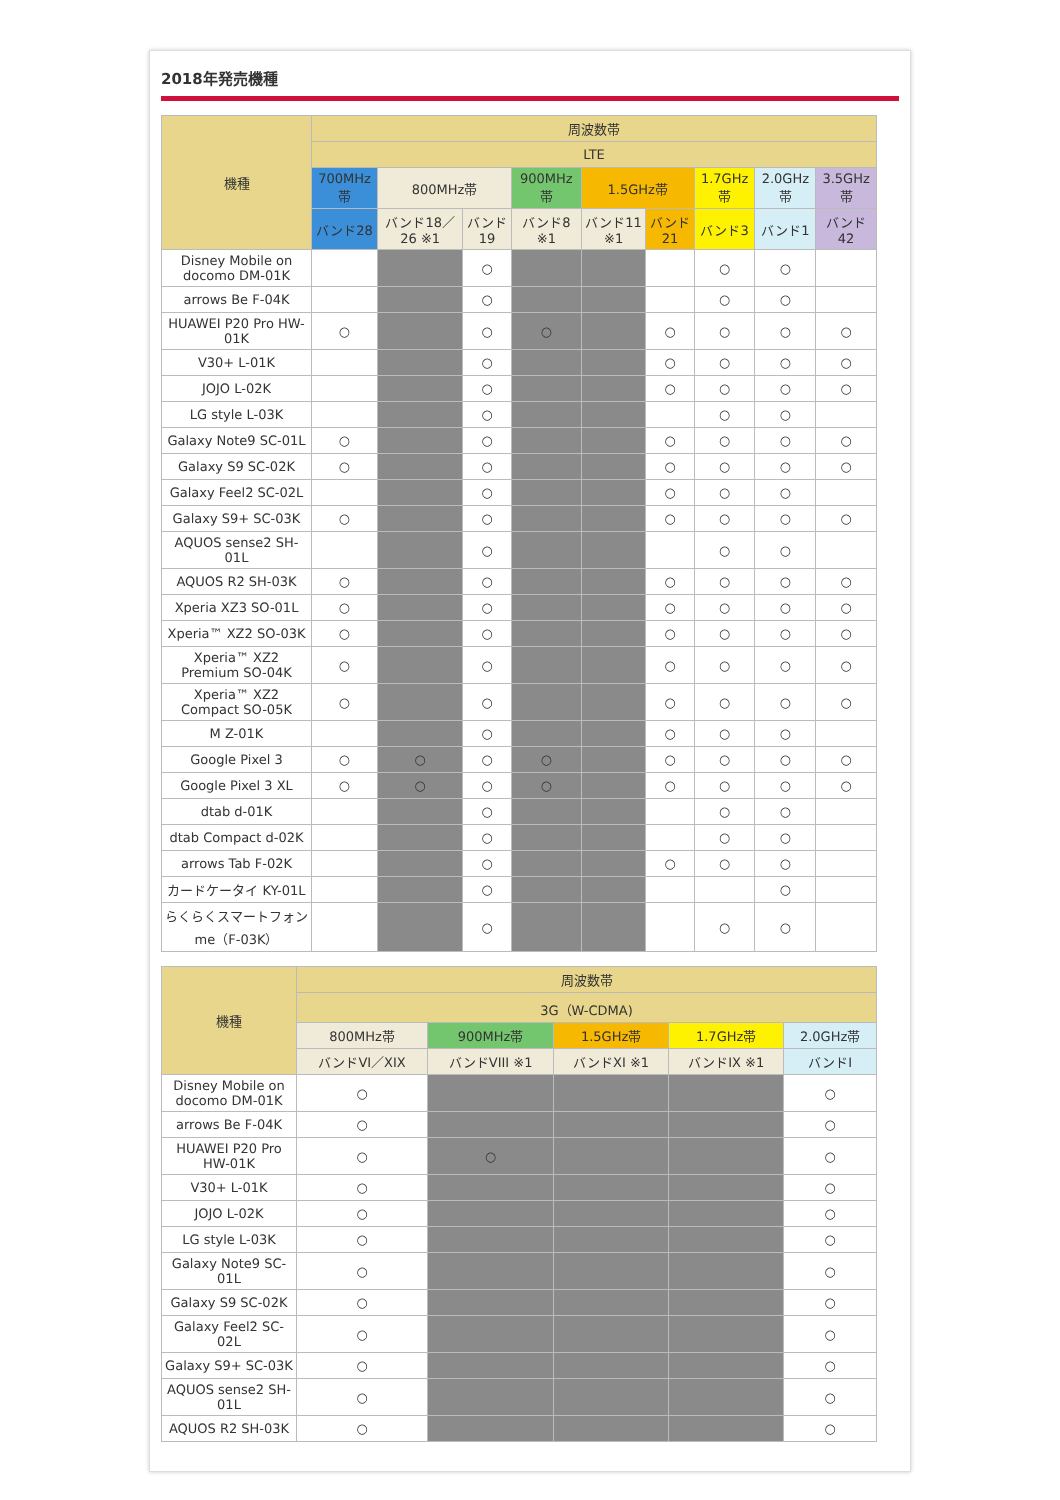2018年発売機種
| 機種 | 周波数帯 | | | | | | | | |
| --- | --- | --- | --- | --- | --- | --- | --- | --- | --- |
| | LTE | | | | | | | | |
| | 700MHz帯 | 800MHz帯 | | 900MHz帯 | 1.5GHz帯 | | 1.7GHz帯 | 2.0GHz帯 | 3.5GHz帯 |
| | バンド28 | バンド18／26 ※1 | バンド19 | バンド8 ※1 | バンド11 ※1 | バンド21 | バンド3 | バンド1 | バンド42 |
| Disney Mobile on docomo DM-01K | | | ○ | | | | ○ | ○ | |
| arrows Be F-04K | | | ○ | | | | ○ | ○ | |
| HUAWEI P20 Pro HW-01K | ○ | | ○ | ○ | | ○ | ○ | ○ | ○ |
| V30+ L-01K | | | ○ | | | ○ | ○ | ○ | ○ |
| JOJO L-02K | | | ○ | | | ○ | ○ | ○ | ○ |
| LG style L-03K | | | ○ | | | | ○ | ○ | |
| Galaxy Note9 SC-01L | ○ | | ○ | | | ○ | ○ | ○ | ○ |
| Galaxy S9 SC-02K | ○ | | ○ | | | ○ | ○ | ○ | ○ |
| Galaxy Feel2 SC-02L | | | ○ | | | ○ | ○ | ○ | |
| Galaxy S9+ SC-03K | ○ | | ○ | | | ○ | ○ | ○ | ○ |
| AQUOS sense2 SH-01L | | | ○ | | | | ○ | ○ | |
| AQUOS R2 SH-03K | ○ | | ○ | | | ○ | ○ | ○ | ○ |
| Xperia XZ3 SO-01L | ○ | | ○ | | | ○ | ○ | ○ | ○ |
| Xperia™ XZ2 SO-03K | ○ | | ○ | | | ○ | ○ | ○ | ○ |
| Xperia™ XZ2 Premium SO-04K | ○ | | ○ | | | ○ | ○ | ○ | ○ |
| Xperia™ XZ2 Compact SO-05K | ○ | | ○ | | | ○ | ○ | ○ | ○ |
| M Z-01K | | | ○ | | | ○ | ○ | ○ | |
| Google Pixel 3 | ○ | ○ | ○ | ○ | | ○ | ○ | ○ | ○ |
| Google Pixel 3 XL | ○ | ○ | ○ | ○ | | ○ | ○ | ○ | ○ |
| dtab d-01K | | | ○ | | | | ○ | ○ | |
| dtab Compact d-02K | | | ○ | | | | ○ | ○ | |
| arrows Tab F-02K | | | ○ | | | ○ | ○ | ○ | |
| カードケータイ KY-01L | | | ○ | | | | | ○ | |
| らくらくスマートフォンme（F-03K） | | | ○ | | | | ○ | ○ | |
| 機種 | 周波数帯 | | | | |
| --- | --- | --- | --- | --- | --- |
| | 3G（W-CDMA) | | | | |
| | 800MHz帯 | 900MHz帯 | 1.5GHz帯 | 1.7GHz帯 | 2.0GHz帯 |
| | バンドVI／XIX | バンドVIII ※1 | バンドXI ※1 | バンドIX ※1 | バンドI |
| Disney Mobile on docomo DM-01K | ○ | | | | ○ |
| arrows Be F-04K | ○ | | | | ○ |
| HUAWEI P20 Pro HW-01K | ○ | ○ | | | ○ |
| V30+ L-01K | ○ | | | | ○ |
| JOJO L-02K | ○ | | | | ○ |
| LG style L-03K | ○ | | | | ○ |
| Galaxy Note9 SC-01L | ○ | | | | ○ |
| Galaxy S9 SC-02K | ○ | | | | ○ |
| Galaxy Feel2 SC-02L | ○ | | | | ○ |
| Galaxy S9+ SC-03K | ○ | | | | ○ |
| AQUOS sense2 SH-01L | ○ | | | | ○ |
| AQUOS R2 SH-03K | ○ | | | | ○ |